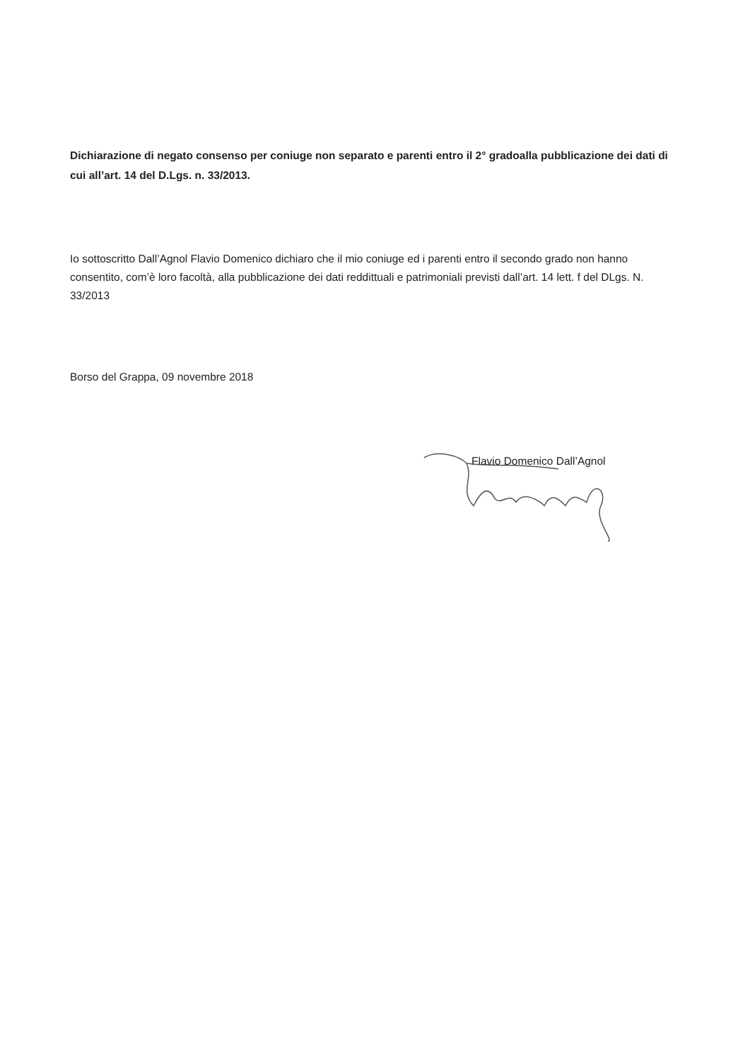Dichiarazione di negato consenso per coniuge non separato e parenti entro il 2° gradoalla pubblicazione dei dati di cui all’art. 14 del D.Lgs. n. 33/2013.
Io sottoscritto Dall’Agnol Flavio Domenico dichiaro che il mio coniuge ed i parenti entro il secondo grado non hanno consentito, com’è loro facoltà, alla pubblicazione dei dati reddittuali e patrimoniali previsti dall’art. 14 lett. f del DLgs. N. 33/2013
Borso del Grappa, 09 novembre 2018
Flavio Domenico Dall’Agnol